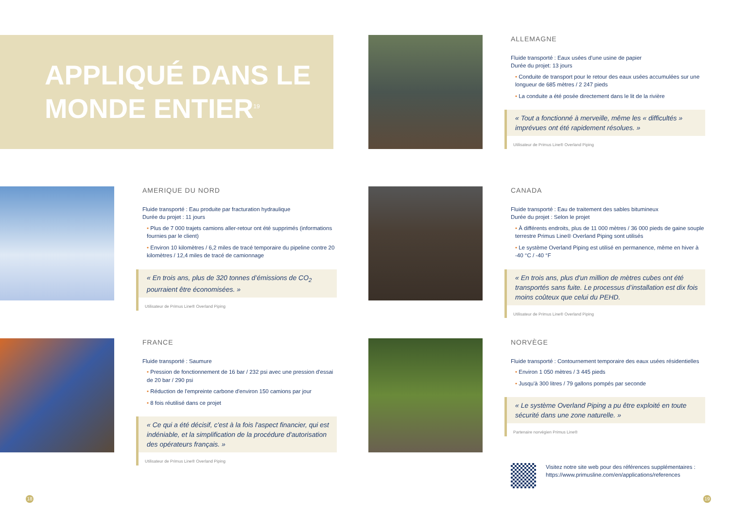APPLIQUÉ DANS LE
MONDE ENTIER<sup>19</sup>
ALLEMAGNE
Fluide transporté : Eaux usées d’une usine de papier
Durée du projet: 13 jours
• Conduite de transport pour le retour des eaux usées accumulées sur une longueur de 685 mètres / 2 247 pieds
• La conduite a été posée directement dans le lit de la rivière
« Tout a fonctionné à merveille, même les « difficultés » imprévues ont été rapidement résolues. »
Utilisateur de Primus Line® Overland Piping
AMERIQUE DU NORD
Fluide transporté : Eau produite par fracturation hydraulique
Durée du projet : 11 jours
• Plus de 7 000 trajets camions aller-retour ont été supprimés (informations fournies par le client)
• Environ 10 kilomètres / 6,2 miles de tracé temporaire du pipeline contre 20 kilomètres / 12,4 miles de tracé de camionnage
« En trois ans, plus de 320 tonnes d’émissions de CO<sub>2</sub> pourraient être économisées. »
Utilisateur de Primus Line® Overland Piping
CANADA
Fluide transporté : Eau de traitement des sables bitumineux
Durée du projet : Selon le projet
• À différents endroits, plus de 11 000 mètres / 36 000 pieds de gaine souple terrestre Primus Line® Overland Piping sont utilisés
• Le système Overland Piping est utilisé en permanence, même en hiver à -40 °C / -40 °F
« En trois ans, plus d'un million de mètres cubes ont été transportés sans fuite. Le processus d’installation est dix fois moins coûteux que celui du PEHD.
Utilisateur de Primus Line® Overland Piping
FRANCE
Fluide transporté : Saumure
• Pression de fonctionnement de 16 bar / 232 psi avec une pression d'essai de 20 bar / 290 psi
• Réduction de l'empreinte carbone d'environ 150 camions par jour
• 8 fois réutilisé dans ce projet
« Ce qui a été décisif, c'est à la fois l'aspect financier, qui est indéniable, et la simplification de la procédure d'autorisation des opérateurs français. »
Utilisateur de Primus Line® Overland Piping
NORVÈGE
Fluide transporté : Contournement temporaire des eaux usées résidentielles
• Environ 1 050 mètres / 3 445 pieds
• Jusqu'à 300 litres / 79 gallons pompés par seconde
« Le système Overland Piping a pu être exploité en toute sécurité dans une zone naturelle. »
Partenaire norvégien Primus Line®
Visitez notre site web pour des références supplémentaires :
https://www.primusline.com/en/applications/references
18 19